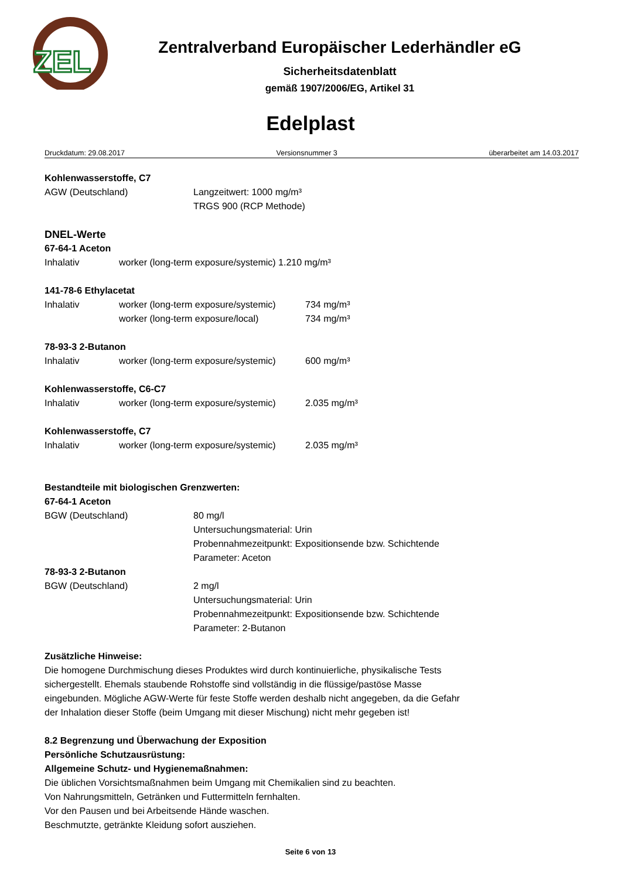ZEL
Zentralverband Europäischer Lederhändler eG
Sicherheitsdatenblatt
gemäß 1907/2006/EG, Artikel 31
Edelplast
Druckdatum: 29.08.2017 Versionsnummer 3 überarbeitet am 14.03.2017
Kohlenwasserstoffe, C7
AGW (Deutschland) Langzeitwert: 1000 mg/m³
TRGS 900 (RCP Methode)
DNEL-Werte
67-64-1 Aceton
Inhalativ worker (long-term exposure/systemic) 1.210 mg/m³
141-78-6 Ethylacetat
Inhalativ worker (long-term exposure/systemic) 734 mg/m³
worker (long-term exposure/local) 734 mg/m³
78-93-3 2-Butanon
Inhalativ worker (long-term exposure/systemic) 600 mg/m³
Kohlenwasserstoffe, C6-C7
Inhalativ worker (long-term exposure/systemic) 2.035 mg/m³
Kohlenwasserstoffe, C7
Inhalativ worker (long-term exposure/systemic) 2.035 mg/m³
Bestandteile mit biologischen Grenzwerten:
67-64-1 Aceton
BGW (Deutschland) 80 mg/l
Untersuchungsmaterial: Urin
Probennahmezeitpunkt: Expositionsende bzw. Schichtende
Parameter: Aceton
78-93-3 2-Butanon
BGW (Deutschland) 2 mg/l
Untersuchungsmaterial: Urin
Probennahmezeitpunkt: Expositionsende bzw. Schichtende
Parameter: 2-Butanon
Zusätzliche Hinweise:
Die homogene Durchmischung dieses Produktes wird durch kontinuierliche, physikalische Tests
sichergestellt. Ehemals staubende Rohstoffe sind vollständig in die flüssige/pastöse Masse
eingebunden. Mögliche AGW-Werte für feste Stoffe werden deshalb nicht angegeben, da die Gefahr
der Inhalation dieser Stoffe (beim Umgang mit dieser Mischung) nicht mehr gegeben ist!
8.2 Begrenzung und Überwachung der Exposition
Persönliche Schutzausrüstung:
Allgemeine Schutz- und Hygienemaßnahmen:
Die üblichen Vorsichtsmaßnahmen beim Umgang mit Chemikalien sind zu beachten.
Von Nahrungsmitteln, Getränken und Futtermitteln fernhalten.
Vor den Pausen und bei Arbeitsende Hände waschen.
Beschmutzte, getränkte Kleidung sofort ausziehen.
Seite 6 von 13